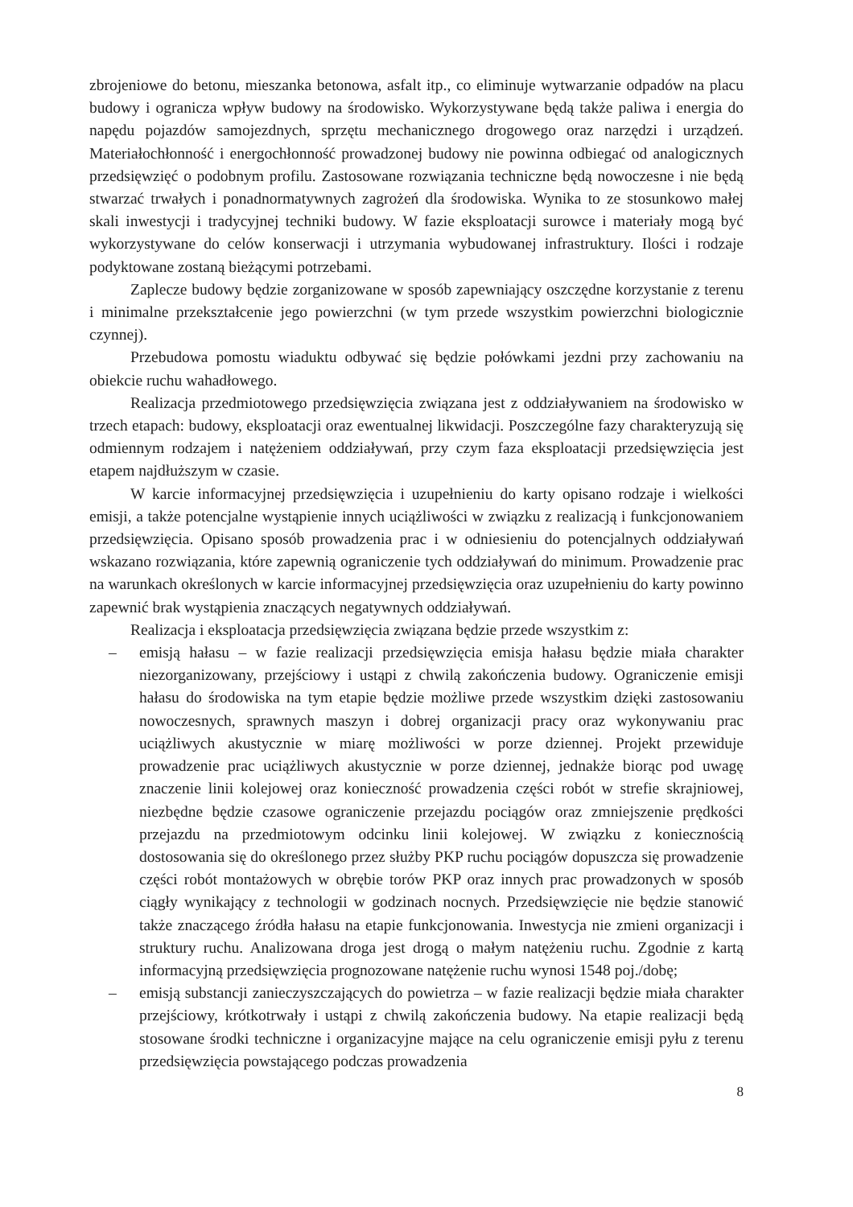zbrojeniowe do betonu, mieszanka betonowa, asfalt itp., co eliminuje wytwarzanie odpadów na placu budowy i ogranicza wpływ budowy na środowisko. Wykorzystywane będą także paliwa i energia do napędu pojazdów samojezdnych, sprzętu mechanicznego drogowego oraz narzędzi i urządzeń. Materiałochłonność i energochłonność prowadzonej budowy nie powinna odbiegać od analogicznych przedsięwzięć o podobnym profilu. Zastosowane rozwiązania techniczne będą nowoczesne i nie będą stwarzać trwałych i ponadnormatywnych zagrożeń dla środowiska. Wynika to ze stosunkowo małej skali inwestycji i tradycyjnej techniki budowy. W fazie eksploatacji surowce i materiały mogą być wykorzystywane do celów konserwacji i utrzymania wybudowanej infrastruktury. Ilości i rodzaje podyktowane zostaną bieżącymi potrzebami.
Zaplecze budowy będzie zorganizowane w sposób zapewniający oszczędne korzystanie z terenu i minimalne przekształcenie jego powierzchni (w tym przede wszystkim powierzchni biologicznie czynnej).
Przebudowa pomostu wiaduktu odbywać się będzie połówkami jezdni przy zachowaniu na obiekcie ruchu wahadłowego.
Realizacja przedmiotowego przedsięwzięcia związana jest z oddziaływaniem na środowisko w trzech etapach: budowy, eksploatacji oraz ewentualnej likwidacji. Poszczególne fazy charakteryzują się odmiennym rodzajem i natężeniem oddziaływań, przy czym faza eksploatacji przedsięwzięcia jest etapem najdłuższym w czasie.
W karcie informacyjnej przedsięwzięcia i uzupełnieniu do karty opisano rodzaje i wielkości emisji, a także potencjalne wystąpienie innych uciążliwości w związku z realizacją i funkcjonowaniem przedsięwzięcia. Opisano sposób prowadzenia prac i w odniesieniu do potencjalnych oddziaływań wskazano rozwiązania, które zapewnią ograniczenie tych oddziaływań do minimum. Prowadzenie prac na warunkach określonych w karcie informacyjnej przedsięwzięcia oraz uzupełnieniu do karty powinno zapewnić brak wystąpienia znaczących negatywnych oddziaływań.
Realizacja i eksploatacja przedsięwzięcia związana będzie przede wszystkim z:
– emisją hałasu – w fazie realizacji przedsięwzięcia emisja hałasu będzie miała charakter niezorganizowany, przejściowy i ustąpi z chwilą zakończenia budowy. Ograniczenie emisji hałasu do środowiska na tym etapie będzie możliwe przede wszystkim dzięki zastosowaniu nowoczesnych, sprawnych maszyn i dobrej organizacji pracy oraz wykonywaniu prac uciążliwych akustycznie w miarę możliwości w porze dziennej. Projekt przewiduje prowadzenie prac uciążliwych akustycznie w porze dziennej, jednakże biorąc pod uwagę znaczenie linii kolejowej oraz konieczność prowadzenia części robót w strefie skrajniowej, niezbędne będzie czasowe ograniczenie przejazdu pociągów oraz zmniejszenie prędkości przejazdu na przedmiotowym odcinku linii kolejowej. W związku z koniecznością dostosowania się do określonego przez służby PKP ruchu pociągów dopuszcza się prowadzenie części robót montażowych w obrębie torów PKP oraz innych prac prowadzonych w sposób ciągły wynikający z technologii w godzinach nocnych. Przedsięwzięcie nie będzie stanowić także znaczącego źródła hałasu na etapie funkcjonowania. Inwestycja nie zmieni organizacji i struktury ruchu. Analizowana droga jest drogą o małym natężeniu ruchu. Zgodnie z kartą informacyjną przedsięwzięcia prognozowane natężenie ruchu wynosi 1548 poj./dobę;
– emisją substancji zanieczyszczających do powietrza – w fazie realizacji będzie miała charakter przejściowy, krótkotrwały i ustąpi z chwilą zakończenia budowy. Na etapie realizacji będą stosowane środki techniczne i organizacyjne mające na celu ograniczenie emisji pyłu z terenu przedsięwzięcia powstającego podczas prowadzenia
8